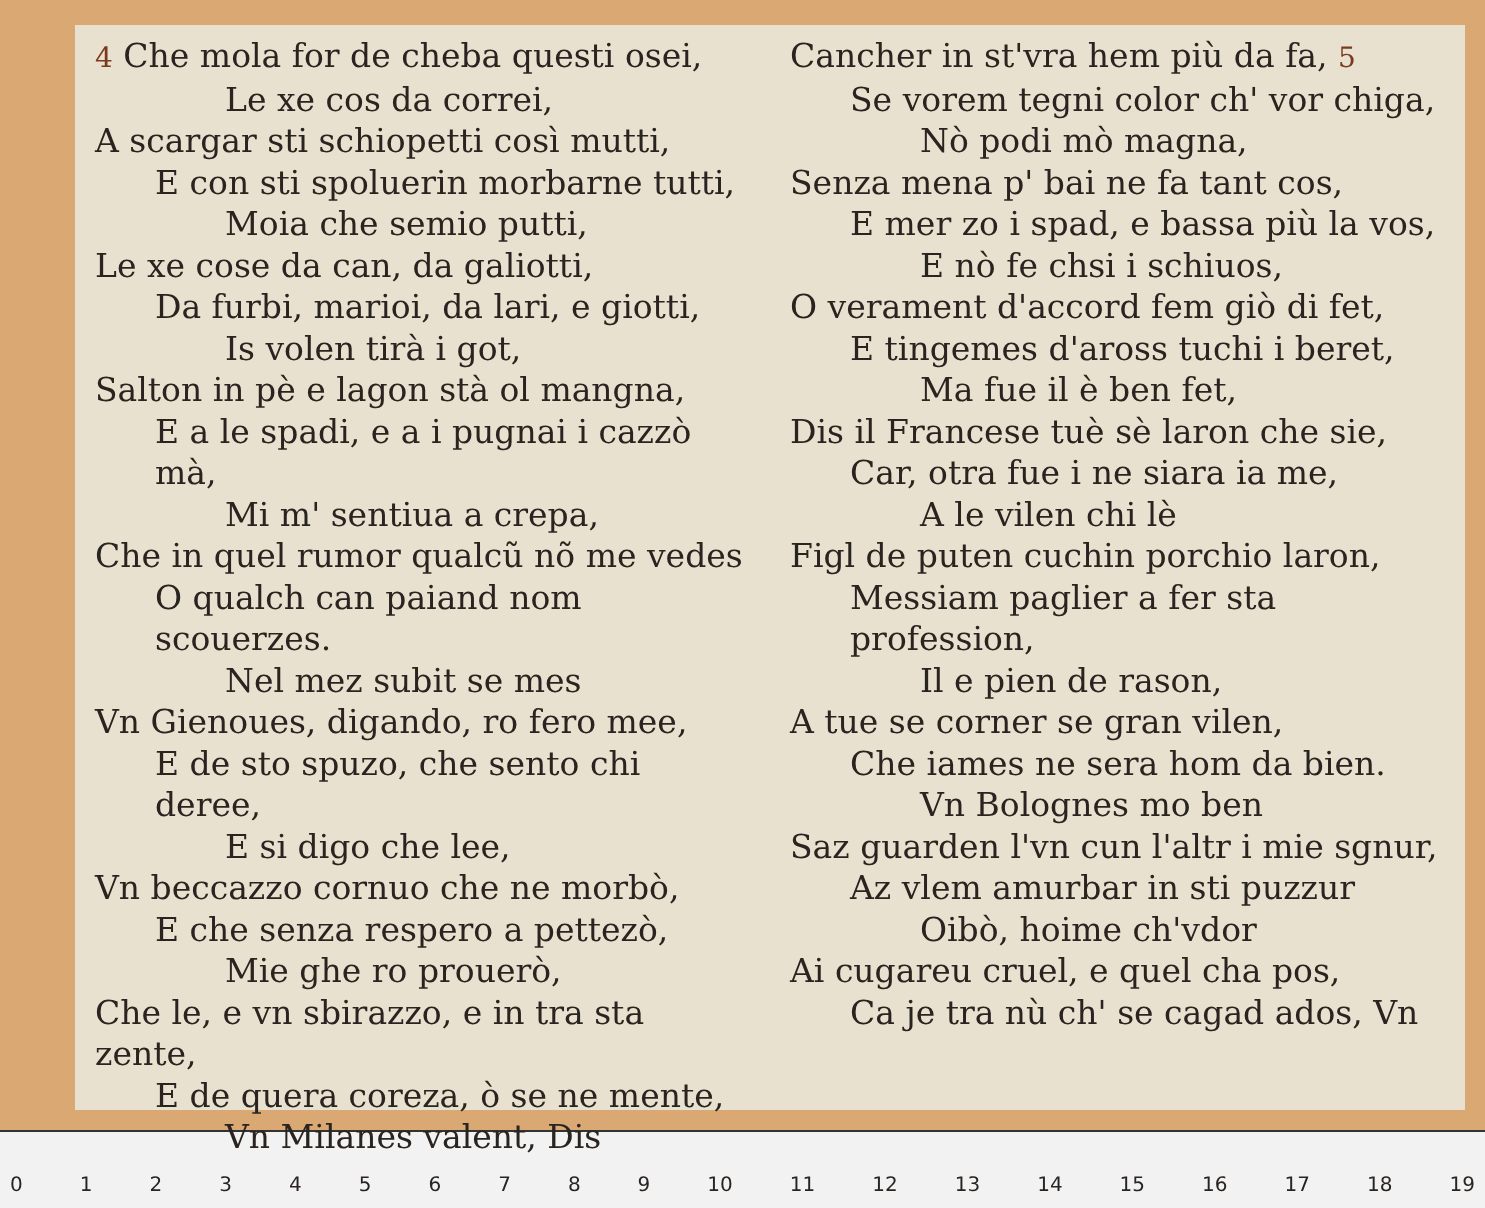4 Che mola for de cheba questi osei,
Le xe cos da correi,
A scargar sti schiopetti così mutti,
E con sti spoluerin morbarne tutti,
Moia che semio putti,
Le xe cose da can, da galiotti,
Da furbi, marioi, da lari, e giotti,
Is volen tirà i got,
Salton in pè e lagon stà ol mangna,
E a le spadi, e a i pugnai i cazzò mà,
Mi m' sentiua a crepa,
Che in quel rumor qualcũ nõ me vedes
O qualch can paiand nom scouerzes.
Nel mez subit se mes
Vn Gienoues, digando, ro fero mee,
E de sto spuzo, che sento chi deree,
E si digo che lee,
Vn beccazzo cornuo che ne morbò,
E che senza respero a pettezò,
Mie ghe ro prouerò,
Che le, e vn sbirazzo, e in tra sta zente,
E de quera coreza, ò se ne mente,
Vn Milanes valent, Dis
Cancher in st'vra hem più da fa, 5
Se vorem tegni color ch' vor chiga,
Nò podi mò magna,
Senza mena p' bai ne fa tant cos,
E mer zo i spad, e bassa più la vos,
E nò fe chsi i schiuos,
O verament d'accord fem giò di fet,
E tingemes d'aross tuchi i beret,
Ma fue il è ben fet,
Dis il Francese tuè sè laron che sie,
Car, otra fue i ne siara ia me,
A le vilen chi lè
Figl de puten cuchin porchio laron,
Messiam paglier a fer sta profession,
Il e pien de rason,
A tue se corner se gran vilen,
Che iames ne sera hom da bien.
Vn Bolognes mo ben
Saz guarden l'vn cun l'altr i mie sgnur,
Az vlem amurbar in sti puzzur
Oibò, hoime ch'vdor
Ai cugareu cruel, e quel cha pos,
Ca je tra nù ch' se cagad ados, Vn
0123456789 10 11 12 13 14 15 16 17 18 19